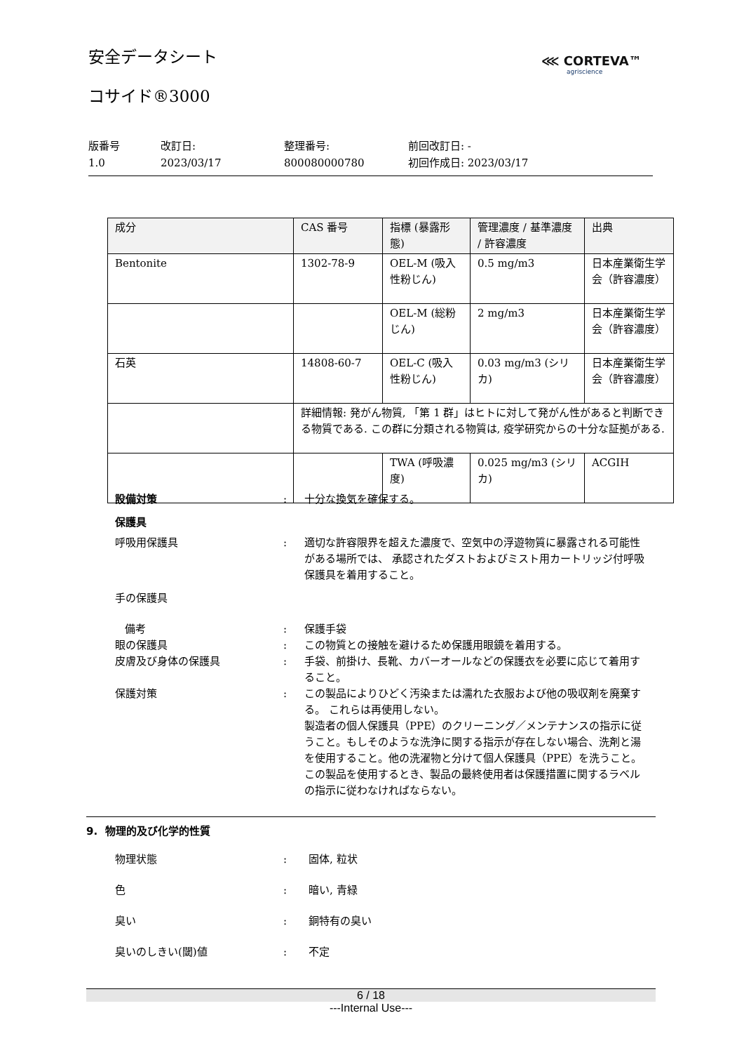安全データシート ⋘ CORTEVA™
agriscience
コサイド®3000
版番号
1.0
改訂日:
2023/03/17
整理番号:
800080000780
前回改訂日: -
初回作成日: 2023/03/17
| 成分 | CAS 番号 | 指標 (暴露形態) | 管理濃度 / 基準濃度 / 許容濃度 | 出典 |
| --- | --- | --- | --- | --- |
| Bentonite | 1302-78-9 | OEL-M (吸入性粉じん) | 0.5 mg/m3 | 日本産業衛生学会（許容濃度） |
| | | OEL-M (総粉じん) | 2 mg/m3 | 日本産業衛生学会（許容濃度） |
| 石英 | 14808-60-7 | OEL-C (吸入性粉じん) | 0.03 mg/m3 (シリカ) | 日本産業衛生学会（許容濃度） |
| | 詳細情報: 発がん物質, 「第 1 群」はヒトに対して発がん性があると判断できる物質である. この群に分類される物質は, 疫学研究からの十分な証拠がある. | | | |
| | | TWA (呼吸濃度) | 0.025 mg/m3 (シリカ) | ACGIH |
設備対策 : 十分な換気を確保する。
保護具
呼吸用保護具 : 適切な許容限界を超えた濃度で、空気中の浮遊物質に暴露される可能性がある場所では、 承認されたダストおよびミスト用カートリッジ付呼吸保護具を着用すること。
手の保護具
備考 : 保護手袋
眼の保護具 : この物質との接触を避けるため保護用眼鏡を着用する。
皮膚及び身体の保護具 : 手袋、前掛け、長靴、カバーオールなどの保護衣を必要に応じて着用すること。
保護対策 : この製品によりひどく汚染または濡れた衣服および他の吸収剤を廃棄する。 これらは再使用しない。
製造者の個人保護具（PPE）のクリーニング／メンテナンスの指示に従うこと。もしそのような洗浄に関する指示が存在しない場合、洗剤と湯を使用すること。他の洗濯物と分けて個人保護具（PPE）を洗うこと。
この製品を使用するとき、製品の最終使用者は保護措置に関するラベルの指示に従わなければならない。
9. 物理的及び化学的性質
物理状態 : 固体, 粒状
色 : 暗い, 青緑
臭い : 銅特有の臭い
臭いのしきい(閾)値 : 不定
6 / 18
---Internal Use---